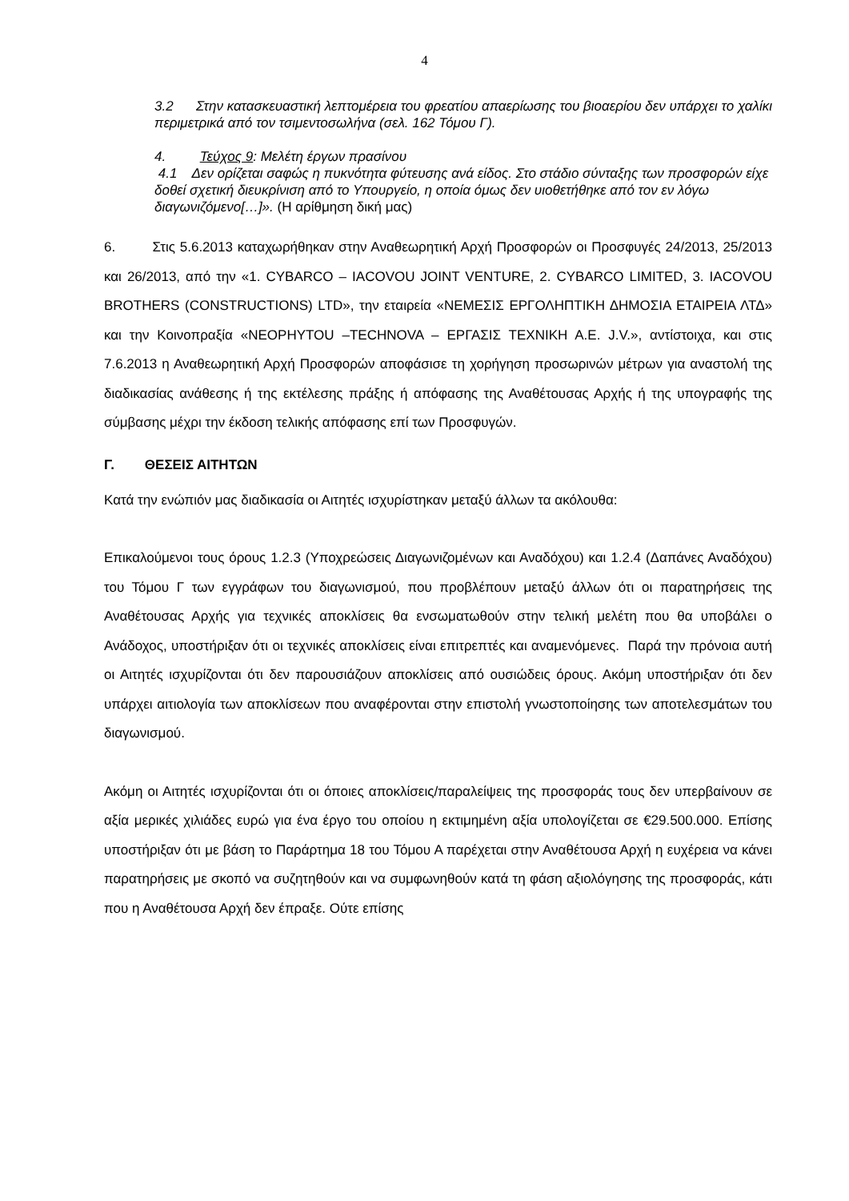4
3.2 Στην κατασκευαστική λεπτομέρεια του φρεατίου απαερίωσης του βιοαερίου δεν υπάρχει το χαλίκι περιμετρικά από τον τσιμεντοσωλήνα (σελ. 162 Τόμου Γ).
4. Τεύχος 9: Μελέτη έργων πρασίνου
4.1 Δεν ορίζεται σαφώς η πυκνότητα φύτευσης ανά είδος. Στο στάδιο σύνταξης των προσφορών είχε δοθεί σχετική διευκρίνιση από το Υπουργείο, η οποία όμως δεν υιοθετήθηκε από τον εν λόγω διαγωνιζόμενο[…]». (Η αρίθμηση δική μας)
6. Στις 5.6.2013 καταχωρήθηκαν στην Αναθεωρητική Αρχή Προσφορών οι Προσφυγές 24/2013, 25/2013 και 26/2013, από την «1. CYBARCO – IACOVOU JOINT VENTURE, 2. CYBARCO LIMITED, 3. IACOVOU BROTHERS (CONSTRUCTIONS) LTD», την εταιρεία «ΝΕΜΕΣΙΣ ΕΡΓΟΛΗΠΤΙΚΗ ΔΗΜΟΣΙΑ ΕΤΑΙΡΕΙΑ ΛΤΔ» και την Κοινοπραξία «NEOPHYTOU –TECHNOVA – ΕΡΓΑΣΙΣ ΤΕΧΝΙΚΗ Α.Ε. J.V.», αντίστοιχα, και στις 7.6.2013 η Αναθεωρητική Αρχή Προσφορών αποφάσισε τη χορήγηση προσωρινών μέτρων για αναστολή της διαδικασίας ανάθεσης ή της εκτέλεσης πράξης ή απόφασης της Αναθέτουσας Αρχής ή της υπογραφής της σύμβασης μέχρι την έκδοση τελικής απόφασης επί των Προσφυγών.
Γ. ΘΕΣΕΙΣ ΑΙΤΗΤΩΝ
Κατά την ενώπιόν μας διαδικασία οι Αιτητές ισχυρίστηκαν μεταξύ άλλων τα ακόλουθα:
Επικαλούμενοι τους όρους 1.2.3 (Υποχρεώσεις Διαγωνιζομένων και Αναδόχου) και 1.2.4 (Δαπάνες Αναδόχου) του Τόμου Γ των εγγράφων του διαγωνισμού, που προβλέπουν μεταξύ άλλων ότι οι παρατηρήσεις της Αναθέτουσας Αρχής για τεχνικές αποκλίσεις θα ενσωματωθούν στην τελική μελέτη που θα υποβάλει ο Ανάδοχος, υποστήριξαν ότι οι τεχνικές αποκλίσεις είναι επιτρεπτές και αναμενόμενες. Παρά την πρόνοια αυτή οι Αιτητές ισχυρίζονται ότι δεν παρουσιάζουν αποκλίσεις από ουσιώδεις όρους. Ακόμη υποστήριξαν ότι δεν υπάρχει αιτιολογία των αποκλίσεων που αναφέρονται στην επιστολή γνωστοποίησης των αποτελεσμάτων του διαγωνισμού.
Ακόμη οι Αιτητές ισχυρίζονται ότι οι όποιες αποκλίσεις/παραλείψεις της προσφοράς τους δεν υπερβαίνουν σε αξία μερικές χιλιάδες ευρώ για ένα έργο του οποίου η εκτιμημένη αξία υπολογίζεται σε €29.500.000. Επίσης υποστήριξαν ότι με βάση το Παράρτημα 18 του Τόμου Α παρέχεται στην Αναθέτουσα Αρχή η ευχέρεια να κάνει παρατηρήσεις με σκοπό να συζητηθούν και να συμφωνηθούν κατά τη φάση αξιολόγησης της προσφοράς, κάτι που η Αναθέτουσα Αρχή δεν έπραξε. Ούτε επίσης